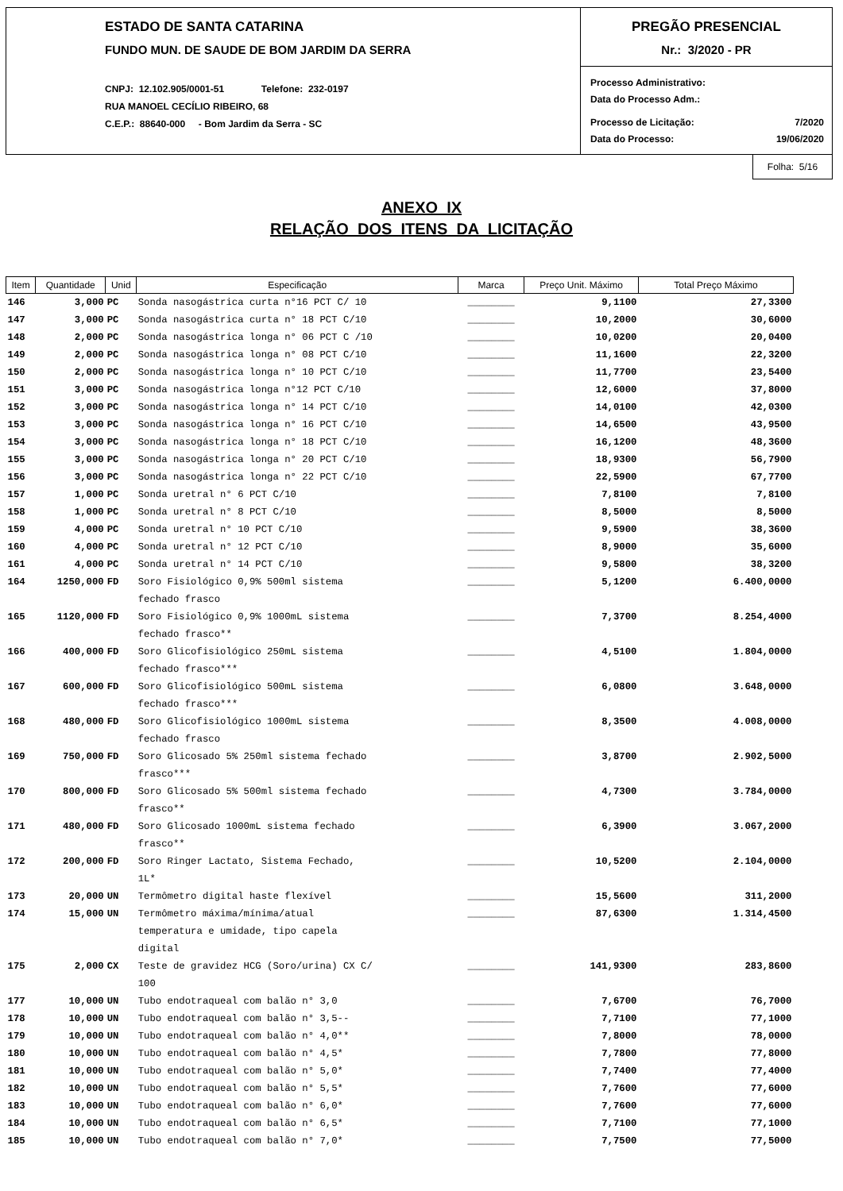ESTADO DE SANTA CATARINA
FUNDO MUN. DE SAUDE DE BOM JARDIM DA SERRA
CNPJ: 12.102.905/0001-51 Telefone: 232-0197
RUA MANOEL CECÍLIO RIBEIRO, 68
C.E.P.: 88640-000 - Bom Jardim da Serra - SC
PREGÃO PRESENCIAL
Nr.: 3/2020 - PR
Processo Administrativo:
Data do Processo Adm.:
Processo de Licitação: 7/2020
Data do Processo: 19/06/2020
Folha: 5/16
ANEXO IX
RELAÇÃO DOS ITENS DA LICITAÇÃO
| Item | Quantidade | Unid | Especificação | Marca | Preço Unit. Máximo | Total Preço Máximo |
| --- | --- | --- | --- | --- | --- | --- |
| 146 | 3,000 | PC | Sonda nasogástrica curta n°16 PCT C/ 10 | ________ | 9,1100 | 27,3300 |
| 147 | 3,000 | PC | Sonda nasogástrica curta n° 18 PCT C/10 | ________ | 10,2000 | 30,6000 |
| 148 | 2,000 | PC | Sonda nasogástrica longa n° 06 PCT C /10 | ________ | 10,0200 | 20,0400 |
| 149 | 2,000 | PC | Sonda nasogástrica longa n° 08 PCT C/10 | ________ | 11,1600 | 22,3200 |
| 150 | 2,000 | PC | Sonda nasogástrica longa n° 10 PCT C/10 | ________ | 11,7700 | 23,5400 |
| 151 | 3,000 | PC | Sonda nasogástrica longa n°12 PCT C/10 | ________ | 12,6000 | 37,8000 |
| 152 | 3,000 | PC | Sonda nasogástrica longa n° 14 PCT C/10 | ________ | 14,0100 | 42,0300 |
| 153 | 3,000 | PC | Sonda nasogástrica longa n° 16 PCT C/10 | ________ | 14,6500 | 43,9500 |
| 154 | 3,000 | PC | Sonda nasogástrica longa n° 18 PCT C/10 | ________ | 16,1200 | 48,3600 |
| 155 | 3,000 | PC | Sonda nasogástrica longa n° 20 PCT C/10 | ________ | 18,9300 | 56,7900 |
| 156 | 3,000 | PC | Sonda nasogástrica longa n° 22 PCT C/10 | ________ | 22,5900 | 67,7700 |
| 157 | 1,000 | PC | Sonda uretral n° 6 PCT C/10 | ________ | 7,8100 | 7,8100 |
| 158 | 1,000 | PC | Sonda uretral n° 8 PCT C/10 | ________ | 8,5000 | 8,5000 |
| 159 | 4,000 | PC | Sonda uretral n° 10 PCT C/10 | ________ | 9,5900 | 38,3600 |
| 160 | 4,000 | PC | Sonda uretral n° 12 PCT C/10 | ________ | 8,9000 | 35,6000 |
| 161 | 4,000 | PC | Sonda uretral n° 14 PCT C/10 | ________ | 9,5800 | 38,3200 |
| 164 | 1250,000 | FD | Soro Fisiológico 0,9% 500ml sistema fechado frasco | ________ | 5,1200 | 6.400,0000 |
| 165 | 1120,000 | FD | Soro Fisiológico 0,9% 1000mL sistema fechado frasco** | ________ | 7,3700 | 8.254,4000 |
| 166 | 400,000 | FD | Soro Glicofisiológico 250mL sistema fechado frasco*** | ________ | 4,5100 | 1.804,0000 |
| 167 | 600,000 | FD | Soro Glicofisiológico 500mL sistema fechado frasco*** | ________ | 6,0800 | 3.648,0000 |
| 168 | 480,000 | FD | Soro Glicofisiológico 1000mL sistema fechado frasco | ________ | 8,3500 | 4.008,0000 |
| 169 | 750,000 | FD | Soro Glicosado 5% 250ml sistema fechado frasco*** | ________ | 3,8700 | 2.902,5000 |
| 170 | 800,000 | FD | Soro Glicosado 5% 500ml sistema fechado frasco** | ________ | 4,7300 | 3.784,0000 |
| 171 | 480,000 | FD | Soro Glicosado 1000mL sistema fechado frasco** | ________ | 6,3900 | 3.067,2000 |
| 172 | 200,000 | FD | Soro Ringer Lactato, Sistema Fechado, 1L* | ________ | 10,5200 | 2.104,0000 |
| 173 | 20,000 | UN | Termômetro digital haste flexível | ________ | 15,5600 | 311,2000 |
| 174 | 15,000 | UN | Termômetro máxima/mínima/atual temperatura e umidade, tipo capela digital | ________ | 87,6300 | 1.314,4500 |
| 175 | 2,000 | CX | Teste de gravidez HCG (Soro/urina) CX C/ 100 | ________ | 141,9300 | 283,8600 |
| 177 | 10,000 | UN | Tubo endotraqueal com balão n° 3,0 | ________ | 7,6700 | 76,7000 |
| 178 | 10,000 | UN | Tubo endotraqueal com balão n° 3,5-- | ________ | 7,7100 | 77,1000 |
| 179 | 10,000 | UN | Tubo endotraqueal com balão n° 4,0** | ________ | 7,8000 | 78,0000 |
| 180 | 10,000 | UN | Tubo endotraqueal com balão n° 4,5* | ________ | 7,7800 | 77,8000 |
| 181 | 10,000 | UN | Tubo endotraqueal com balão n° 5,0* | ________ | 7,7400 | 77,4000 |
| 182 | 10,000 | UN | Tubo endotraqueal com balão n° 5,5* | ________ | 7,7600 | 77,6000 |
| 183 | 10,000 | UN | Tubo endotraqueal com balão n° 6,0* | ________ | 7,7600 | 77,6000 |
| 184 | 10,000 | UN | Tubo endotraqueal com balão n° 6,5* | ________ | 7,7100 | 77,1000 |
| 185 | 10,000 | UN | Tubo endotraqueal com balão n° 7,0* | ________ | 7,7500 | 77,5000 |